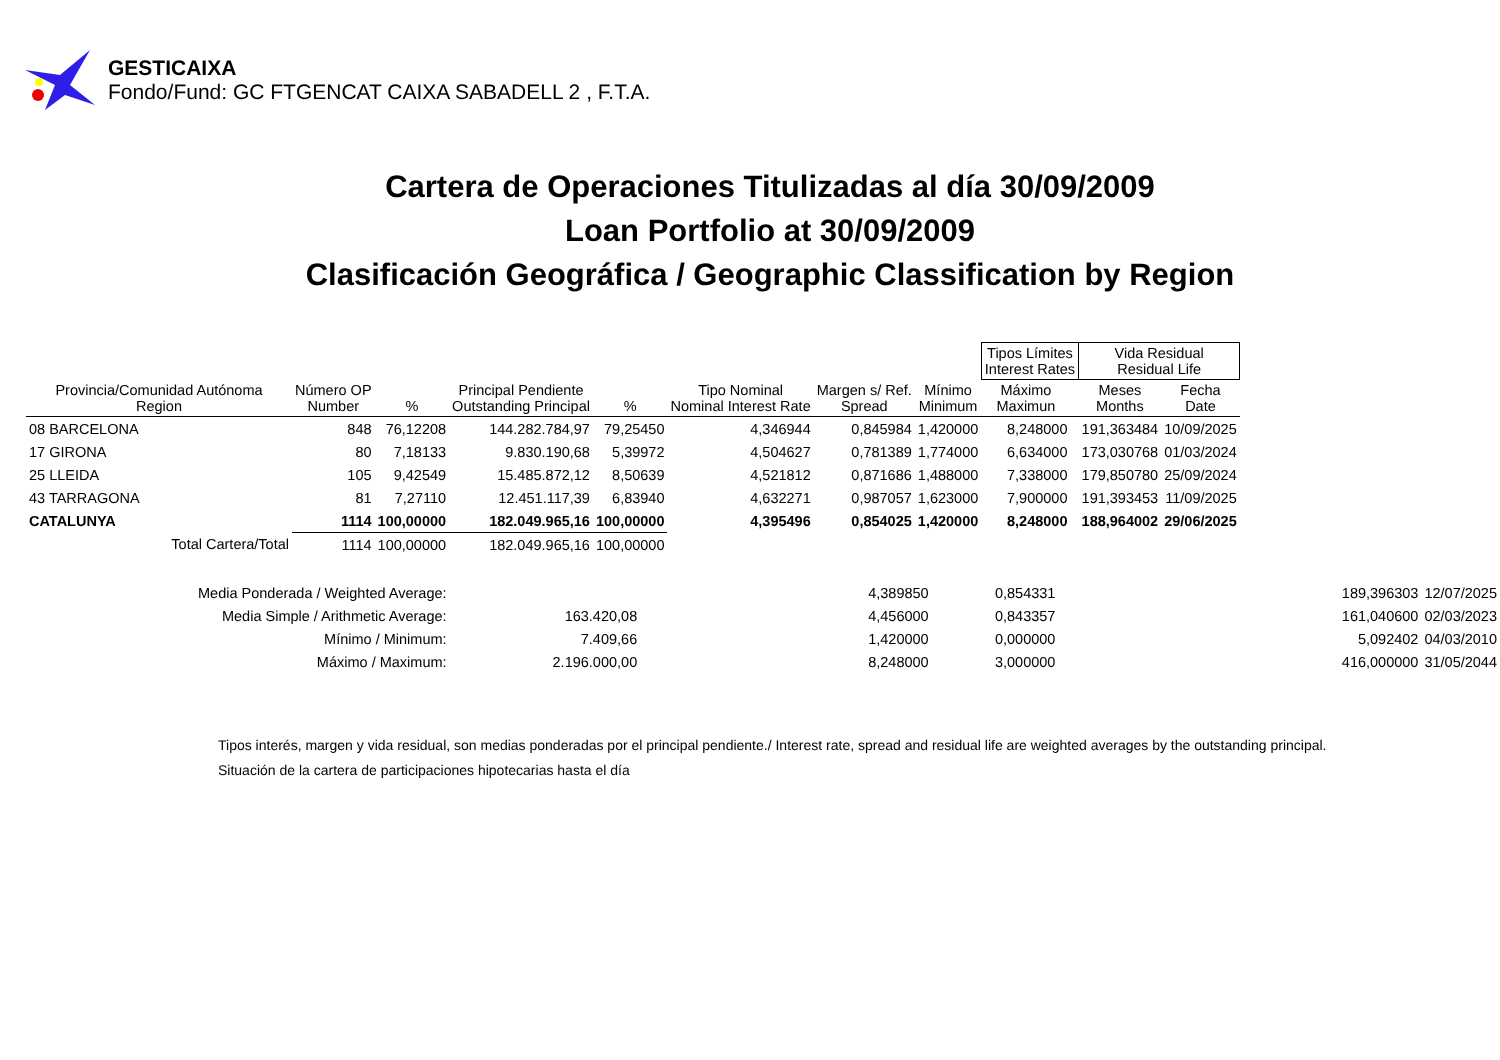GESTICAIXA
Fondo/Fund: GC FTGENCAT CAIXA SABADELL 2 , F.T.A.
Cartera de Operaciones Titulizadas al día 30/09/2009
Loan Portfolio at 30/09/2009
Clasificación Geográfica / Geographic Classification by Region
| | | | | | | | | Tipos Límites Interest Rates | | Vida Residual Residual Life | |
| --- | --- | --- | --- | --- | --- | --- | --- | --- | --- | --- | --- |
| Provincia/Comunidad Autónoma Region | Número OP Number | % | Principal Pendiente Outstanding Principal | % | Tipo Nominal Nominal Interest Rate | Margen s/ Ref. Spread | Mínimo Minimum | Máximo Maximun | | Meses Months | Fecha Date |
| 08 BARCELONA | 848 | 76,12208 | 144.282.784,97 | 79,25450 | 4,346944 | 0,845984 | 1,420000 | 8,248000 | | 191,363484 | 10/09/2025 |
| 17 GIRONA | 80 | 7,18133 | 9.830.190,68 | 5,39972 | 4,504627 | 0,781389 | 1,774000 | 6,634000 | | 173,030768 | 01/03/2024 |
| 25 LLEIDA | 105 | 9,42549 | 15.485.872,12 | 8,50639 | 4,521812 | 0,871686 | 1,488000 | 7,338000 | | 179,850780 | 25/09/2024 |
| 43 TARRAGONA | 81 | 7,27110 | 12.451.117,39 | 6,83940 | 4,632271 | 0,987057 | 1,623000 | 7,900000 | | 191,393453 | 11/09/2025 |
| CATALUNYA | 1114 | 100,00000 | 182.049.965,16 | 100,00000 | 4,395496 | 0,854025 | 1,420000 | 8,248000 | | 188,964002 | 29/06/2025 |
| Total Cartera/Total | 1114 | 100,00000 | 182.049.965,16 | 100,00000 | | | | | | | |
| Media Ponderada / Weighted Average: | | 4,389850 | 0,854331 | 189,396303 | 12/07/2025 |
| Media Simple / Arithmetic Average: | 163.420,08 | 4,456000 | 0,843357 | 161,040600 | 02/03/2023 |
| Mínimo / Minimum: | 7.409,66 | 1,420000 | 0,000000 | 5,092402 | 04/03/2010 |
| Máximo / Maximum: | 2.196.000,00 | 8,248000 | 3,000000 | 416,000000 | 31/05/2044 |
Tipos interés, margen y vida residual, son medias ponderadas por el principal pendiente./ Interest rate, spread and residual life are weighted averages by the outstanding principal.
Situación de la cartera de participaciones hipotecarias hasta el día